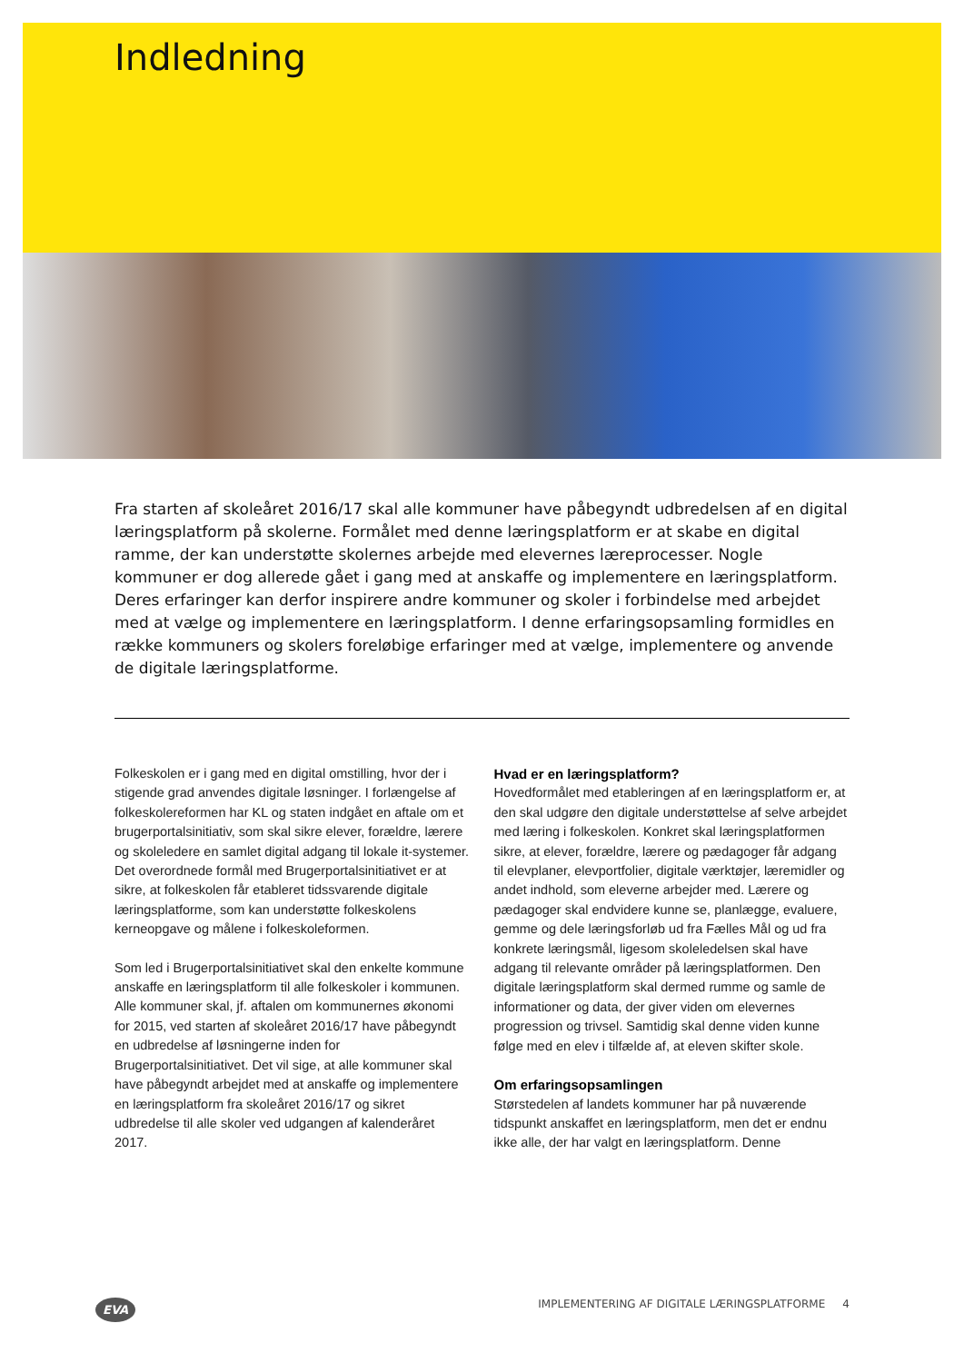Indledning
Fra starten af skoleåret 2016/17 skal alle kommuner have påbegyndt udbredelsen af en digital læringsplatform på skolerne. Formålet med denne læringsplatform er at skabe en digital ramme, der kan understøtte skolernes arbejde med elevernes læreprocesser. Nogle kommuner er dog allerede gået i gang med at anskaffe og implementere en læringsplatform. Deres erfaringer kan derfor inspirere andre kommuner og skoler i forbindelse med arbejdet med at vælge og implementere en læringsplatform. I denne erfaringsopsamling formidles en række kommuners og skolers foreløbige erfaringer med at vælge, implementere og anvende de digitale læringsplatforme.
Folkeskolen er i gang med en digital omstilling, hvor der i stigende grad anvendes digitale løsninger. I forlængelse af folkeskolereformen har KL og staten indgået en aftale om et brugerportalsinitiativ, som skal sikre elever, forældre, lærere og skoleledere en samlet digital adgang til lokale it-systemer. Det overordnede formål med Brugerportalsinitiativet er at sikre, at folkeskolen får etableret tidssvarende digitale læringsplatforme, som kan understøtte folkeskolens kerneopgave og målene i folkeskoleformen.
Som led i Brugerportalsinitiativet skal den enkelte kommune anskaffe en læringsplatform til alle folkeskoler i kommunen. Alle kommuner skal, jf. aftalen om kommunernes økonomi for 2015, ved starten af skoleåret 2016/17 have påbegyndt en udbredelse af løsningerne inden for Brugerportalsinitiativet. Det vil sige, at alle kommuner skal have påbegyndt arbejdet med at anskaffe og implementere en læringsplatform fra skoleåret 2016/17 og sikret udbredelse til alle skoler ved udgangen af kalenderåret 2017.
Hvad er en læringsplatform?
Hovedformålet med etableringen af en læringsplatform er, at den skal udgøre den digitale understøttelse af selve arbejdet med læring i folkeskolen. Konkret skal læringsplatformen sikre, at elever, forældre, lærere og pædagoger får adgang til elevplaner, elevportfolier, digitale værktøjer, læremidler og andet indhold, som eleverne arbejder med. Lærere og pædagoger skal endvidere kunne se, planlægge, evaluere, gemme og dele læringsforløb ud fra Fælles Mål og ud fra konkrete læringsmål, ligesom skoleledelsen skal have adgang til relevante områder på læringsplatformen. Den digitale læringsplatform skal dermed rumme og samle de informationer og data, der giver viden om elevernes progression og trivsel. Samtidig skal denne viden kunne følge med en elev i tilfælde af, at eleven skifter skole.
Om erfaringsopsamlingen
Størstedelen af landets kommuner har på nuværende tidspunkt anskaffet en læringsplatform, men det er endnu ikke alle, der har valgt en læringsplatform. Denne
EVA IMPLEMENTERING AF DIGITALE LÆRINGSPLATFORME 4